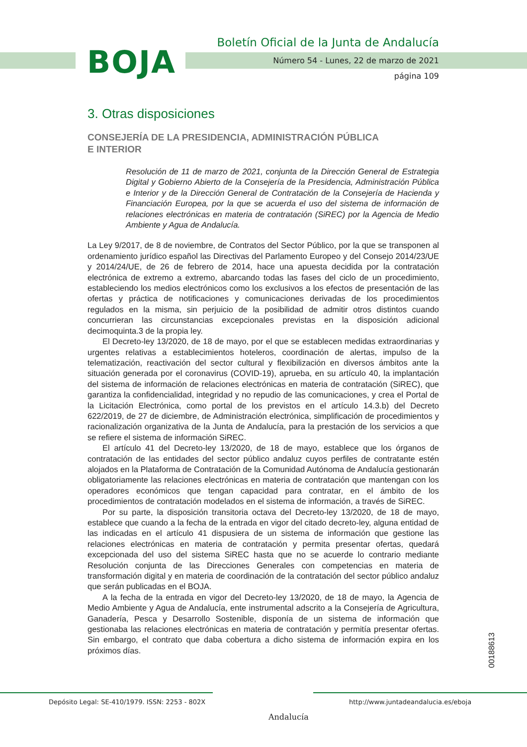BOJA
Boletín Oficial de la Junta de Andalucía
Número 54 - Lunes, 22 de marzo de 2021
página 109
3. Otras disposiciones
CONSEJERÍA DE LA PRESIDENCIA, ADMINISTRACIÓN PÚBLICA
E INTERIOR
Resolución de 11 de marzo de 2021, conjunta de la Dirección General de Estrategia Digital y Gobierno Abierto de la Consejería de la Presidencia, Administración Pública e Interior y de la Dirección General de Contratación de la Consejería de Hacienda y Financiación Europea, por la que se acuerda el uso del sistema de información de relaciones electrónicas en materia de contratación (SiREC) por la Agencia de Medio Ambiente y Agua de Andalucía.
La Ley 9/2017, de 8 de noviembre, de Contratos del Sector Público, por la que se transponen al ordenamiento jurídico español las Directivas del Parlamento Europeo y del Consejo 2014/23/UE y 2014/24/UE, de 26 de febrero de 2014, hace una apuesta decidida por la contratación electrónica de extremo a extremo, abarcando todas las fases del ciclo de un procedimiento, estableciendo los medios electrónicos como los exclusivos a los efectos de presentación de las ofertas y práctica de notificaciones y comunicaciones derivadas de los procedimientos regulados en la misma, sin perjuicio de la posibilidad de admitir otros distintos cuando concurrieran las circunstancias excepcionales previstas en la disposición adicional decimoquinta.3 de la propia ley.
El Decreto-ley 13/2020, de 18 de mayo, por el que se establecen medidas extraordinarias y urgentes relativas a establecimientos hoteleros, coordinación de alertas, impulso de la telematización, reactivación del sector cultural y flexibilización en diversos ámbitos ante la situación generada por el coronavirus (COVID-19), aprueba, en su artículo 40, la implantación del sistema de información de relaciones electrónicas en materia de contratación (SiREC), que garantiza la confidencialidad, integridad y no repudio de las comunicaciones, y crea el Portal de la Licitación Electrónica, como portal de los previstos en el artículo 14.3.b) del Decreto 622/2019, de 27 de diciembre, de Administración electrónica, simplificación de procedimientos y racionalización organizativa de la Junta de Andalucía, para la prestación de los servicios a que se refiere el sistema de información SiREC.
El artículo 41 del Decreto-ley 13/2020, de 18 de mayo, establece que los órganos de contratación de las entidades del sector público andaluz cuyos perfiles de contratante estén alojados en la Plataforma de Contratación de la Comunidad Autónoma de Andalucía gestionarán obligatoriamente las relaciones electrónicas en materia de contratación que mantengan con los operadores económicos que tengan capacidad para contratar, en el ámbito de los procedimientos de contratación modelados en el sistema de información, a través de SiREC.
Por su parte, la disposición transitoria octava del Decreto-ley 13/2020, de 18 de mayo, establece que cuando a la fecha de la entrada en vigor del citado decreto-ley, alguna entidad de las indicadas en el artículo 41 dispusiera de un sistema de información que gestione las relaciones electrónicas en materia de contratación y permita presentar ofertas, quedará excepcionada del uso del sistema SiREC hasta que no se acuerde lo contrario mediante Resolución conjunta de las Direcciones Generales con competencias en materia de transformación digital y en materia de coordinación de la contratación del sector público andaluz que serán publicadas en el BOJA.
A la fecha de la entrada en vigor del Decreto-ley 13/2020, de 18 de mayo, la Agencia de Medio Ambiente y Agua de Andalucía, ente instrumental adscrito a la Consejería de Agricultura, Ganadería, Pesca y Desarrollo Sostenible, disponía de un sistema de información que gestionaba las relaciones electrónicas en materia de contratación y permitía presentar ofertas. Sin embargo, el contrato que daba cobertura a dicho sistema de información expira en los próximos días.
00188613
Depósito Legal: SE-410/1979. ISSN: 2253 - 802X
Andalucía
http://www.juntadeandalucia.es/eboja